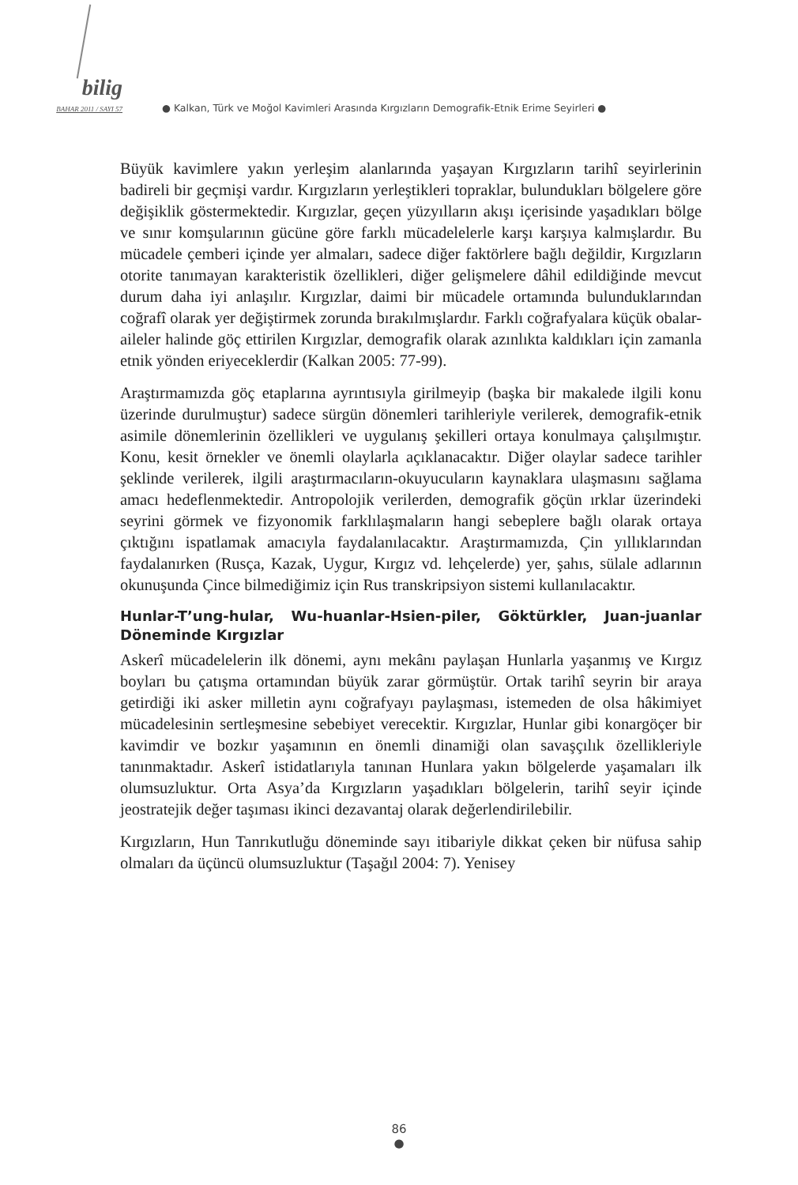bilig BAHAR 2011 / SAYI 57
● Kalkan, Türk ve Moğol Kavimleri Arasında Kırgızların Demografik-Etnik Erime Seyirleri ●
Büyük kavimlere yakın yerleşim alanlarında yaşayan Kırgızların tarihî seyirlerinin badireli bir geçmişi vardır. Kırgızların yerleştikleri topraklar, bulundukları bölgelere göre değişiklik göstermektedir. Kırgızlar, geçen yüzyılların akışı içerisinde yaşadıkları bölge ve sınır komşularının gücüne göre farklı mücadelelerle karşı karşıya kalmışlardır. Bu mücadele çemberi içinde yer almaları, sadece diğer faktörlere bağlı değildir, Kırgızların otorite tanımayan karakteristik özellikleri, diğer gelişmelere dâhil edildiğinde mevcut durum daha iyi anlaşılır. Kırgızlar, daimi bir mücadele ortamında bulunduklarından coğrafî olarak yer değiştirmek zorunda bırakılmışlardır. Farklı coğrafyalara küçük obalar-aileler halinde göç ettirilen Kırgızlar, demografik olarak azınlıkta kaldıkları için zamanla etnik yönden eriyeceklerdir (Kalkan 2005: 77-99).
Araştırmamızda göç etaplarına ayrıntısıyla girilmeyip (başka bir makalede ilgili konu üzerinde durulmuştur) sadece sürgün dönemleri tarihleriyle verilerek, demografik-etnik asimile dönemlerinin özellikleri ve uygulanış şekilleri ortaya konulmaya çalışılmıştır. Konu, kesit örnekler ve önemli olaylarla açıklanacaktır. Diğer olaylar sadece tarihler şeklinde verilerek, ilgili araştırmacıların-okuyucuların kaynaklara ulaşmasını sağlama amacı hedeflenmektedir. Antropolojik verilerden, demografik göçün ırklar üzerindeki seyrini görmek ve fizyonomik farklılaşmaların hangi sebeplere bağlı olarak ortaya çıktığını ispatlamak amacıyla faydalanılacaktır. Araştırmamızda, Çin yıllıklarından faydalanırken (Rusça, Kazak, Uygur, Kırgız vd. lehçelerde) yer, şahıs, sülale adlarının okunuşunda Çince bilmediğimiz için Rus transkripsiyon sistemi kullanılacaktır.
Hunlar-T’ung-hular, Wu-huanlar-Hsien-piler, Göktürkler, Juan-juanlar Döneminde Kırgızlar
Askerî mücadelelerin ilk dönemi, aynı mekânı paylaşan Hunlarla yaşanmış ve Kırgız boyları bu çatışma ortamından büyük zarar görmüştür. Ortak tarihî seyrin bir araya getirdiği iki asker milletin aynı coğrafyayı paylaşması, istemeden de olsa hâkimiyet mücadelesinin sertleşmesine sebebiyet verecektir. Kırgızlar, Hunlar gibi konargöçer bir kavimdir ve bozkır yaşamının en önemli dinamiği olan savaşçılık özellikleriyle tanınmaktadır. Askerî istidatlarıyla tanınan Hunlara yakın bölgelerde yaşamaları ilk olumsuzluktur. Orta Asya’da Kırgızların yaşadıkları bölgelerin, tarihî seyir içinde jeostratejik değer taşıması ikinci dezavantaj olarak değerlendirilebilir.
Kırgızların, Hun Tanrıkutluğu döneminde sayı itibariyle dikkat çeken bir nüfusa sahip olmaları da üçüncü olumsuzluktur (Taşağıl 2004: 7). Yenisey
86
●